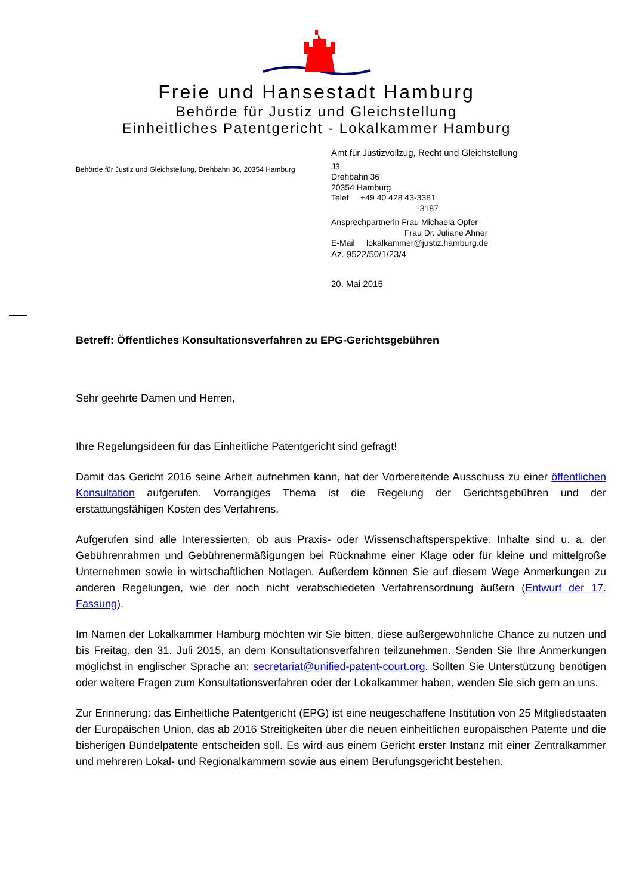Freie und Hansestadt Hamburg
Behörde für Justiz und Gleichstellung
Einheitliches Patentgericht - Lokalkammer Hamburg
Behörde für Justiz und Gleichstellung, Drehbahn 36, 20354 Hamburg
Amt für Justizvollzug, Recht und Gleichstellung
J3
Drehbahn 36
20354 Hamburg
Telef +49 40 428 43-3381
-3187
Ansprechpartnerin Frau Michaela Opfer
Frau Dr. Juliane Ahner
E-Mail lokalkammer@justiz.hamburg.de
Az. 9522/50/1/23/4
20. Mai 2015
Betreff: Öffentliches Konsultationsverfahren zu EPG-Gerichtsgebühren
Sehr geehrte Damen und Herren,
Ihre Regelungsideen für das Einheitliche Patentgericht sind gefragt!
Damit das Gericht 2016 seine Arbeit aufnehmen kann, hat der Vorbereitende Ausschuss zu einer öffentlichen Konsultation aufgerufen. Vorrangiges Thema ist die Regelung der Gerichtsgebühren und der erstattungsfähigen Kosten des Verfahrens.
Aufgerufen sind alle Interessierten, ob aus Praxis- oder Wissenschaftsperspektive. Inhalte sind u. a. der Gebührenrahmen und Gebührenermäßigungen bei Rücknahme einer Klage oder für kleine und mittelgroße Unternehmen sowie in wirtschaftlichen Notlagen. Außerdem können Sie auf diesem Wege Anmerkungen zu anderen Regelungen, wie der noch nicht verabschiedeten Verfahrensordnung äußern (Entwurf der 17. Fassung).
Im Namen der Lokalkammer Hamburg möchten wir Sie bitten, diese außergewöhnliche Chance zu nutzen und bis Freitag, den 31. Juli 2015, an dem Konsultationsverfahren teilzunehmen. Senden Sie Ihre Anmerkungen möglichst in englischer Sprache an: secretariat@unified-patent-court.org. Sollten Sie Unterstützung benötigen oder weitere Fragen zum Konsultationsverfahren oder der Lokalkammer haben, wenden Sie sich gern an uns.
Zur Erinnerung: das Einheitliche Patentgericht (EPG) ist eine neugeschaffene Institution von 25 Mitgliedstaaten der Europäischen Union, das ab 2016 Streitigkeiten über die neuen einheitlichen europäischen Patente und die bisherigen Bündelpatente entscheiden soll. Es wird aus einem Gericht erster Instanz mit einer Zentralkammer und mehreren Lokal- und Regionalkammern sowie aus einem Berufungsgericht bestehen.